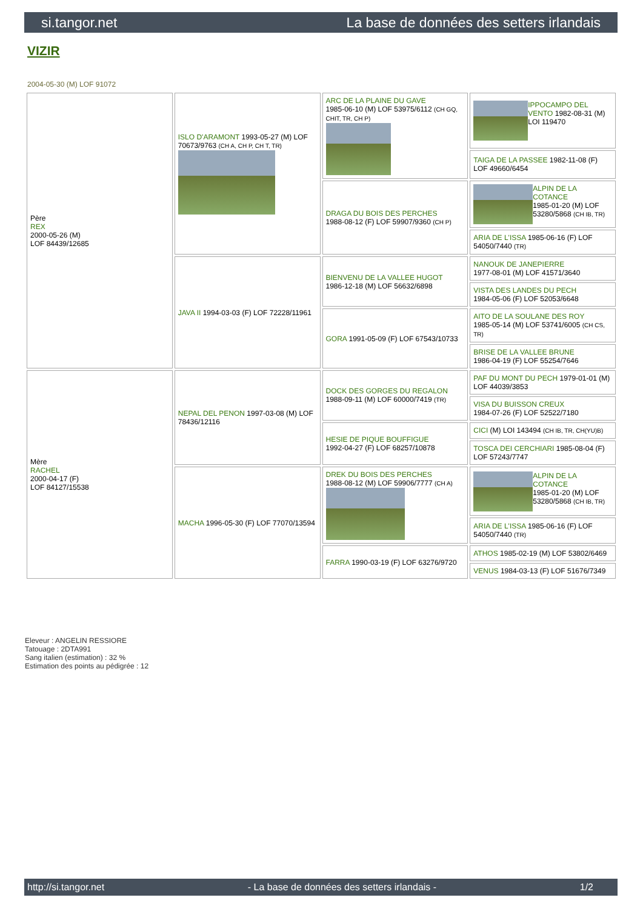si.tangor.net La base de données des setters irlandais
VIZIR
2004-05-30 (M) LOF 91072
| Père REX 2000-05-26 (M) LOF 84439/12685 | ISLO D'ARAMONT 1993-05-27 (M) LOF 70673/9763 (CH A, CH P, CH T, TR) | ARC DE LA PLAINE DU GAVE 1985-06-10 (M) LOF 53975/6112 (CH GQ, CHIT, TR, CH P) | IPPOCAMPO DEL VENTO 1982-08-31 (M) LOI 119470 |
| | | | TAIGA DE LA PASSEE 1982-11-08 (F) LOF 49660/6454 |
| | | DRAGA DU BOIS DES PERCHES 1988-08-12 (F) LOF 59907/9360 (CH P) | ALPIN DE LA COTANCE 1985-01-20 (M) LOF 53280/5868 (CH IB, TR) |
| | | | ARIA DE L'ISSA 1985-06-16 (F) LOF 54050/7440 (TR) |
| | JAVA II 1994-03-03 (F) LOF 72228/11961 | BIENVENU DE LA VALLEE HUGOT 1986-12-18 (M) LOF 56632/6898 | NANOUK DE JANEPIERRE 1977-08-01 (M) LOF 41571/3640 |
| | | | VISTA DES LANDES DU PECH 1984-05-06 (F) LOF 52053/6648 |
| | | GORA 1991-05-09 (F) LOF 67543/10733 | AITO DE LA SOULANE DES ROY 1985-05-14 (M) LOF 53741/6005 (CH CS, TR) |
| | | | BRISE DE LA VALLEE BRUNE 1986-04-19 (F) LOF 55254/7646 |
| Mère RACHEL 2000-04-17 (F) LOF 84127/15538 | NEPAL DEL PENON 1997-03-08 (M) LOF 78436/12116 | DOCK DES GORGES DU REGALON 1988-09-11 (M) LOF 60000/7419 (TR) | PAF DU MONT DU PECH 1979-01-01 (M) LOF 44039/3853 |
| | | | VISA DU BUISSON CREUX 1984-07-26 (F) LOF 52522/7180 |
| | | HESIE DE PIQUE BOUFFIGUE 1992-04-27 (F) LOF 68257/10878 | CICI (M) LOI 143494 (CH IB, TR, CH(YU)B) |
| | | | TOSCA DEI CERCHIARI 1985-08-04 (F) LOF 57243/7747 |
| | MACHA 1996-05-30 (F) LOF 77070/13594 | DREK DU BOIS DES PERCHES 1988-08-12 (M) LOF 59906/7777 (CH A) | ALPIN DE LA COTANCE 1985-01-20 (M) LOF 53280/5868 (CH IB, TR) |
| | | | ARIA DE L'ISSA 1985-06-16 (F) LOF 54050/7440 (TR) |
| | | FARRA 1990-03-19 (F) LOF 63276/9720 | ATHOS 1985-02-19 (M) LOF 53802/6469 |
| | | | VENUS 1984-03-13 (F) LOF 51676/7349 |
Eleveur : ANGELIN RESSIORE
Tatouage : 2DTA991
Sang italien (estimation) : 32 %
Estimation des points au pédigrée : 12
http://si.tangor.net - La base de données des setters irlandais - 1/2